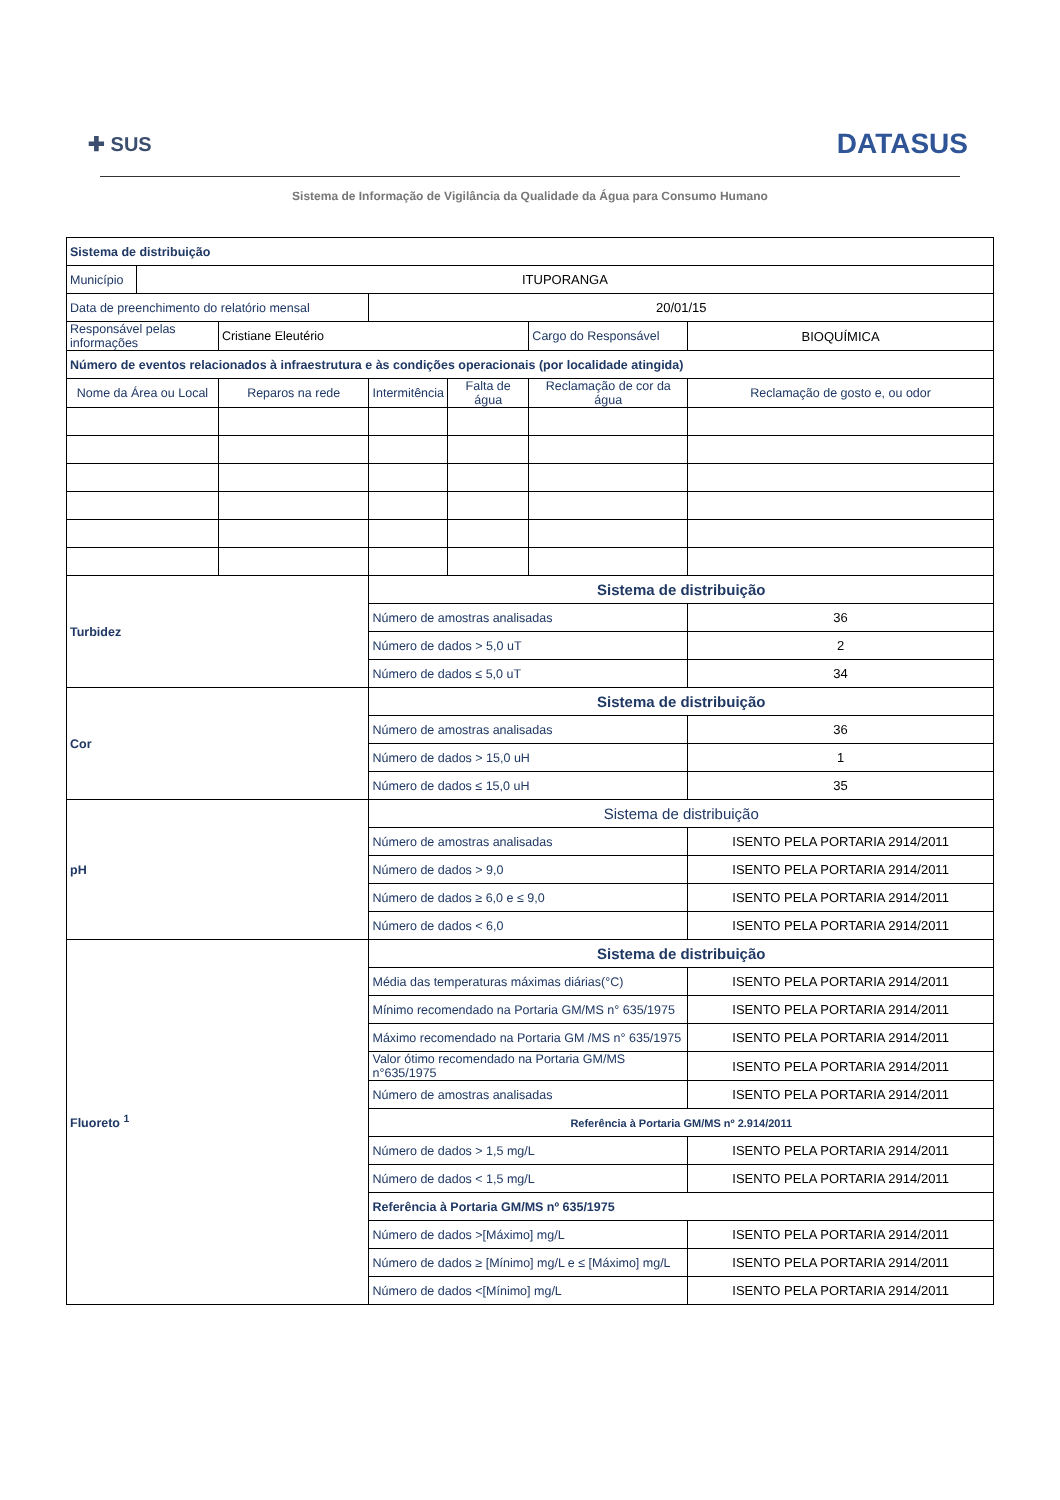✚ SUS
DATASUS
Sistema de Informação de Vigilância da Qualidade da Água para Consumo Humano
| Sistema de distribuição | | | | | | |
| Município | ITUPORANGA | | | | | |
| Data de preenchimento do relatório mensal | | | 20/01/15 | | | |
| Responsável pelas informações | | Cristiane Eleutério | | | Cargo do Responsável | BIOQUÍMICA |
| Número de eventos relacionados à infraestrutura e às condições operacionais (por localidade atingida) | | | | | | |
| Nome da Área ou Local | | Reparos na rede | Intermitência | Falta de água | Reclamação de cor da água | Reclamação de gosto e, ou odor |
| Turbidez | | | Sistema de distribuição | | | |
| | | | Número de amostras analisadas | | | 36 |
| | | | Número de dados > 5,0 uT | | | 2 |
| | | | Número de dados ≤ 5,0 uT | | | 34 |
| Cor | | | Sistema de distribuição | | | |
| | | | Número de amostras analisadas | | | 36 |
| | | | Número de dados > 15,0 uH | | | 1 |
| | | | Número de dados ≤ 15,0 uH | | | 35 |
| pH | | | Sistema de distribuição | | | |
| | | | Número de amostras analisadas | | | ISENTO PELA PORTARIA 2914/2011 |
| | | | Número de dados > 9,0 | | | ISENTO PELA PORTARIA 2914/2011 |
| | | | Número de dados ≥ 6,0 e ≤ 9,0 | | | ISENTO PELA PORTARIA 2914/2011 |
| | | | Número de dados < 6,0 | | | ISENTO PELA PORTARIA 2914/2011 |
| Fluoreto <sup>1</sup> | | | Sistema de distribuição | | | |
| | | | Média das temperaturas máximas diárias(°C) | | | ISENTO PELA PORTARIA 2914/2011 |
| | | | Mínimo recomendado na Portaria GM/MS n° 635/1975 | | | ISENTO PELA PORTARIA 2914/2011 |
| | | | Máximo recomendado na Portaria GM /MS n° 635/1975 | | | ISENTO PELA PORTARIA 2914/2011 |
| | | | Valor ótimo recomendado na Portaria GM/MS n°635/1975 | | | ISENTO PELA PORTARIA 2914/2011 |
| | | | Número de amostras analisadas | | | ISENTO PELA PORTARIA 2914/2011 |
| | | | Referência à Portaria GM/MS nº 2.914/2011 | | | |
| | | | Número de dados > 1,5 mg/L | | | ISENTO PELA PORTARIA 2914/2011 |
| | | | Número de dados < 1,5 mg/L | | | ISENTO PELA PORTARIA 2914/2011 |
| | | | Referência à Portaria GM/MS nº 635/1975 | | | |
| | | | Número de dados >[Máximo] mg/L | | | ISENTO PELA PORTARIA 2914/2011 |
| | | | Número de dados ≥ [Mínimo] mg/L e ≤ [Máximo] mg/L | | | ISENTO PELA PORTARIA 2914/2011 |
| | | | Número de dados <[Mínimo] mg/L | | | ISENTO PELA PORTARIA 2914/2011 |